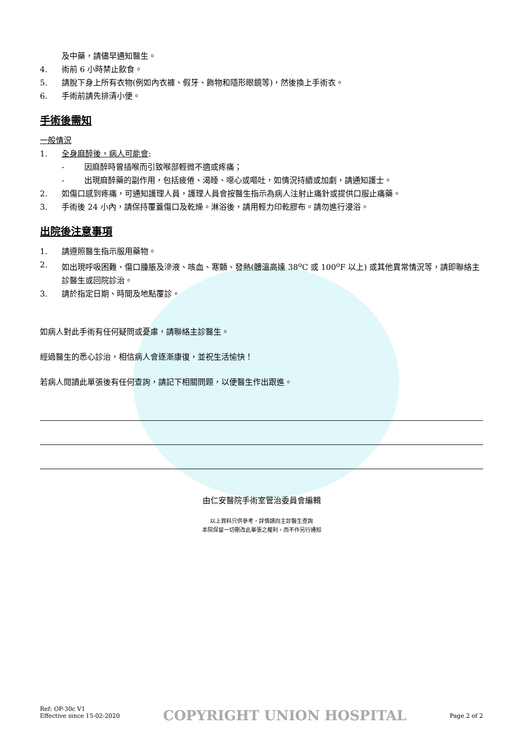及中藥，請儘早通知醫生。
4. 術前 6 小時禁止飲食。
5. 請脫下身上所有衣物(例如內衣褲、假牙、飾物和隱形眼鏡等)，然後換上手術衣。
6. 手術前請先排清小便。
手術後需知
一般情況
1. 全身麻醉後，病人可能會:
- 因麻醉時曾插喉而引致喉部輕微不適或疼痛；
- 出現麻醉藥的副作用，包括疲倦、渴睡、噁心或嘔吐，如情況持續或加劇，請通知護士。
2. 如傷口感到疼痛，可通知護理人員，護理人員會按醫生指示為病人注射止痛針或提供口服止痛藥。
3. 手術後 24 小內，請保持覆蓋傷口及乾燥。淋浴後，請用輕力印乾膠布。請勿進行浸浴。
出院後注意事項
1. 請遵照醫生指示服用藥物。
2. 如出現呼吸困難、傷口腫脹及滲液、咳血、寒顫、發熱(體溫高達 38<sup>o</sup>C 或 100<sup>o</sup>F 以上) 或其他異常情況等，請即聯絡主診醫生或回院診治。
3. 請於指定日期、時間及地點覆診。
如病人對此手術有任何疑問或憂慮，請聯絡主診醫生。
經過醫生的悉心診治，相信病人會逐漸康復，並祝生活愉快！
若病人閱讀此單張後有任何查詢，請記下相關問題，以便醫生作出跟進。
由仁安醫院手術室管治委員會編輯
以上資料只供參考，詳情請向主診醫生查詢
本院保留一切刪改此單張之權利，而不作另行通知
Ref: OP-30c V1
Effective since 15-02-2020
COPYRIGHT UNION HOSPITAL
Page 2 of 2